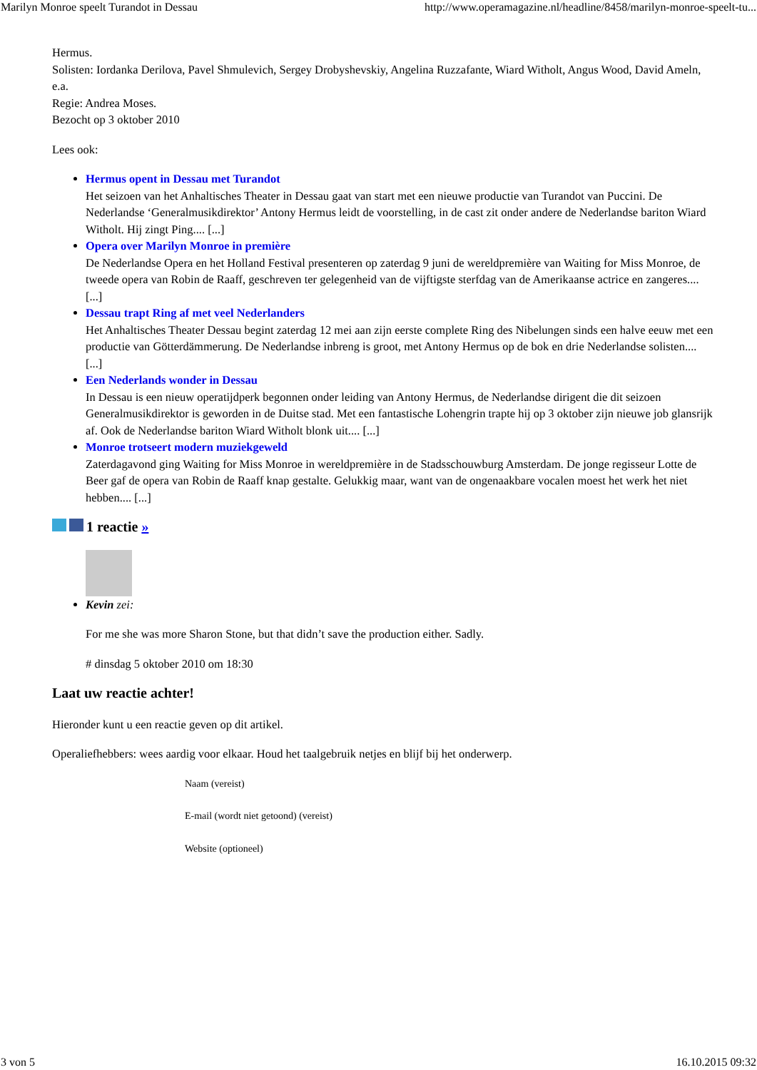Marilyn Monroe speelt Turandot in Dessau http://www.operamagazine.nl/headline/8458/marilyn-monroe-speelt-tu...
Hermus.
Solisten: Iordanka Derilova, Pavel Shmulevich, Sergey Drobyshevskiy, Angelina Ruzzafante, Wiard Witholt, Angus Wood, David Ameln, e.a.
Regie: Andrea Moses.
Bezocht op 3 oktober 2010
Lees ook:
Hermus opent in Dessau met Turandot
Het seizoen van het Anhaltisches Theater in Dessau gaat van start met een nieuwe productie van Turandot van Puccini. De Nederlandse ‘Generalmusikdirektor’ Antony Hermus leidt de voorstelling, in de cast zit onder andere de Nederlandse bariton Wiard Witholt. Hij zingt Ping.... [...]
Opera over Marilyn Monroe in première
De Nederlandse Opera en het Holland Festival presenteren op zaterdag 9 juni de wereldpremière van Waiting for Miss Monroe, de tweede opera van Robin de Raaff, geschreven ter gelegenheid van de vijftigste sterfdag van de Amerikaanse actrice en zangeres.... [...]
Dessau trapt Ring af met veel Nederlanders
Het Anhaltisches Theater Dessau begint zaterdag 12 mei aan zijn eerste complete Ring des Nibelungen sinds een halve eeuw met een productie van Götterdämmerung. De Nederlandse inbreng is groot, met Antony Hermus op de bok en drie Nederlandse solisten.... [...]
Een Nederlands wonder in Dessau
In Dessau is een nieuw operatijdperk begonnen onder leiding van Antony Hermus, de Nederlandse dirigent die dit seizoen Generalmusikdirektor is geworden in de Duitse stad. Met een fantastische Lohengrin trapte hij op 3 oktober zijn nieuwe job glansrijk af. Ook de Nederlandse bariton Wiard Witholt blonk uit.... [...]
Monroe trotseert modern muziekgeweld
Zaterdagavond ging Waiting for Miss Monroe in wereldpremière in de Stadsschouwburg Amsterdam. De jonge regisseur Lotte de Beer gaf de opera van Robin de Raaff knap gestalte. Gelukkig maar, want van de ongenaakbare vocalen moest het werk het niet hebben.... [...]
1 reactie »
Kevin zei:
For me she was more Sharon Stone, but that didn’t save the production either. Sadly.
# dinsdag 5 oktober 2010 om 18:30
Laat uw reactie achter!
Hieronder kunt u een reactie geven op dit artikel.
Operaliefhebbers: wees aardig voor elkaar. Houd het taalgebruik netjes en blijf bij het onderwerp.
Naam (vereist)
E-mail (wordt niet getoond) (vereist)
Website (optioneel)
3 von 5 16.10.2015 09:32